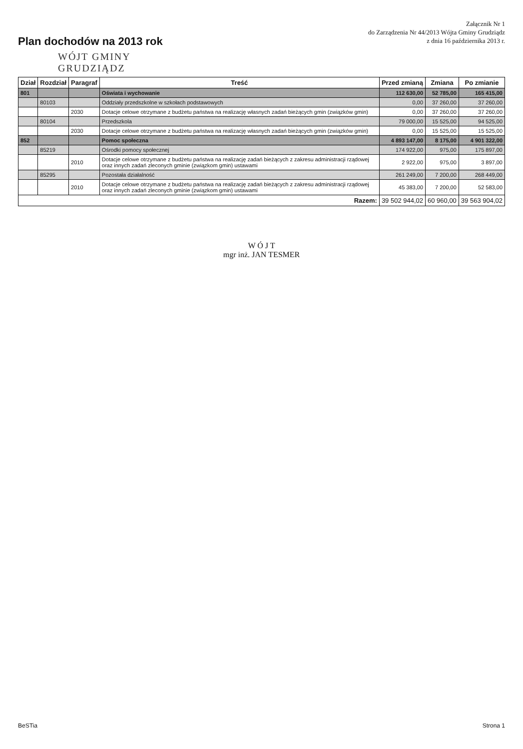Plan dochodów na 2013 rok
Załącznik Nr 1
do Zarządzenia Nr 44/2013 Wójta Gminy Grudziądz
z dnia 16 października 2013 r.
WÓJT GMINY
GRUDZIĄDZ
| Dział | Rozdział | Paragraf | Treść | Przed zmianą | Zmiana | Po zmianie |
| --- | --- | --- | --- | --- | --- | --- |
| 801 | | | Oświata i wychowanie | 112 630,00 | 52 785,00 | 165 415,00 |
| | 80103 | | Oddziały przedszkolne w szkołach podstawowych | 0,00 | 37 260,00 | 37 260,00 |
| | | 2030 | Dotacje celowe otrzymane z budżetu państwa na realizację własnych zadań bieżących gmin (związków gmin) | 0,00 | 37 260,00 | 37 260,00 |
| | 80104 | | Przedszkola | 79 000,00 | 15 525,00 | 94 525,00 |
| | | 2030 | Dotacje celowe otrzymane z budżetu państwa na realizację własnych zadań bieżących gmin (związków gmin) | 0,00 | 15 525,00 | 15 525,00 |
| 852 | | | Pomoc społeczna | 4 893 147,00 | 8 175,00 | 4 901 322,00 |
| | 85219 | | Ośrodki pomocy społecznej | 174 922,00 | 975,00 | 175 897,00 |
| | | 2010 | Dotacje celowe otrzymane z budżetu państwa na realizację zadań bieżących z zakresu administracji rządowej oraz innych zadań zleconych gminie (związkom gmin) ustawami | 2 922,00 | 975,00 | 3 897,00 |
| | 85295 | | Pozostała działalność | 261 249,00 | 7 200,00 | 268 449,00 |
| | | 2010 | Dotacje celowe otrzymane z budżetu państwa na realizację zadań bieżących z zakresu administracji rządowej oraz innych zadań zleconych gminie (związkom gmin) ustawami | 45 383,00 | 7 200,00 | 52 583,00 |
| Razem: | | | | 39 502 944,02 | 60 960,00 | 39 563 904,02 |
W Ó J T
mgr inż. JAN TESMER
BeSTia Strona 1